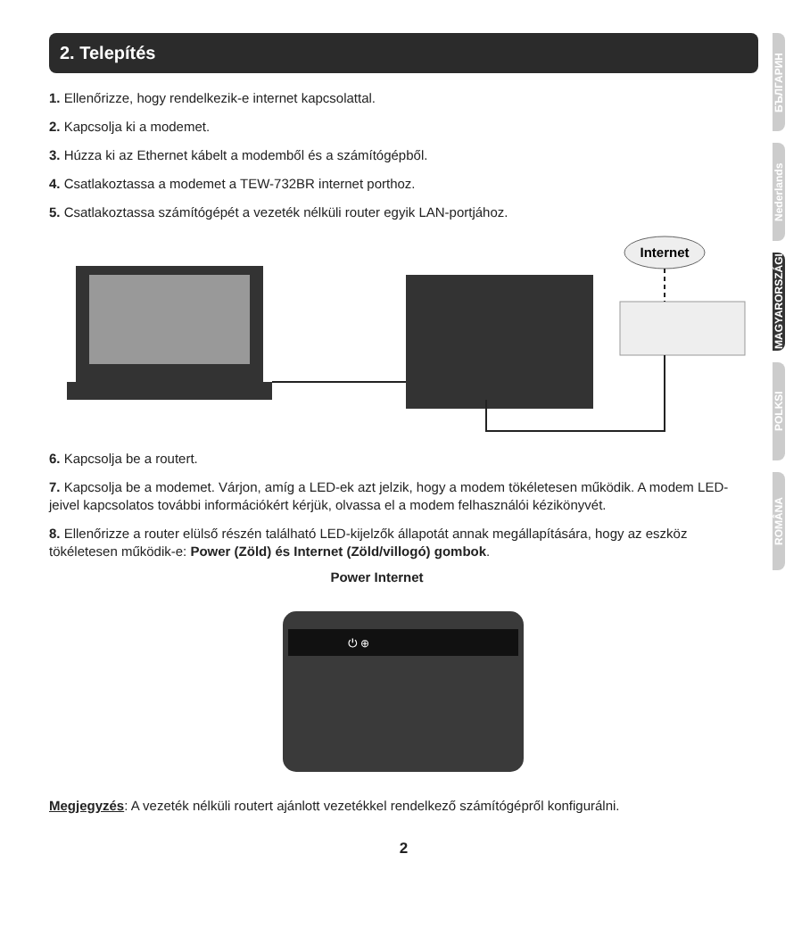2. Telepítés
1. Ellenőrizze, hogy rendelkezik-e internet kapcsolattal.
2. Kapcsolja ki a modemet.
3. Húzza ki az Ethernet kábelt a modemből és a számítógépből.
4. Csatlakoztassa a modemet a TEW-732BR internet porthoz.
5. Csatlakoztassa számítógépét a vezeték nélküli router egyik LAN-portjához.
Internet
6. Kapcsolja be a routert.
7. Kapcsolja be a modemet. Várjon, amíg a LED-ek azt jelzik, hogy a modem tökéletesen működik. A modem LED-jeivel kapcsolatos további információkért kérjük, olvassa el a modem felhasználói kézikönyvét.
8. Ellenőrizze a router elülső részén található LED-kijelzők állapotát annak megállapítására, hogy az eszköz tökéletesen működik-e: Power (Zöld) és Internet (Zöld/villogó) gombok.
Power Internet
⏻ ⊕
Megjegyzés: A vezeték nélküli routert ajánlott vezetékkel rendelkező számítógépről konfigurálni.
2
БЪЛГАРИН
Nederlands
MAGYARORSZÁGI
POLKSI
ROMÂNA